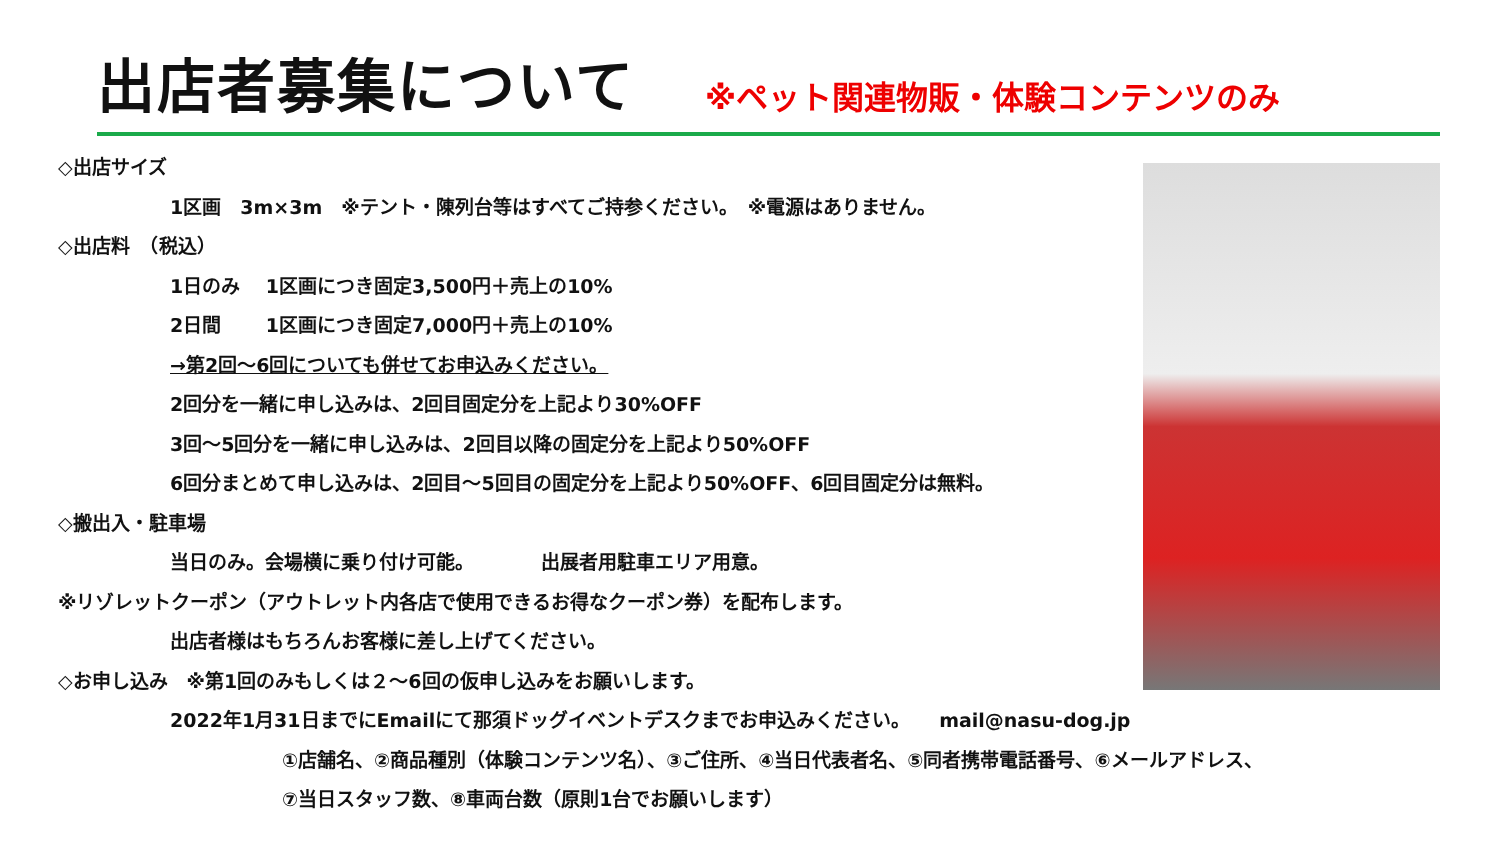出店者募集について
※ペット関連物販・体験コンテンツのみ
◇出店サイズ
1区画　3m×3m　※テント・陳列台等はすべてご持参ください。　※電源はありません。
◇出店料　（税込）
1日のみ　 1区画につき固定3,500円＋売上の10%
2日間　　 1区画につき固定7,000円＋売上の10%
→第2回～6回についても併せてお申込みください。
2回分を一緒に申し込みは、2回目固定分を上記より30%OFF
3回～5回分を一緒に申し込みは、2回目以降の固定分を上記より50%OFF
6回分まとめて申し込みは、2回目～5回目の固定分を上記より50%OFF、6回目固定分は無料。
◇搬出入・駐車場
当日のみ。会場横に乗り付け可能。　　　　出展者用駐車エリア用意。
※リゾレットクーポン（アウトレット内各店で使用できるお得なクーポン券）を配布します。
出店者様はもちろんお客様に差し上げてください。
◇お申し込み　※第1回のみもしくは２～6回の仮申し込みをお願いします。
2022年1月31日までにEmailにて那須ドッグイベントデスクまでお申込みください。　　mail@nasu-dog.jp
①店舗名、②商品種別（体験コンテンツ名）、③ご住所、④当日代表者名、⑤同者携帯電話番号、⑥メールアドレス、
⑦当日スタッフ数、⑧車両台数（原則1台でお願いします）